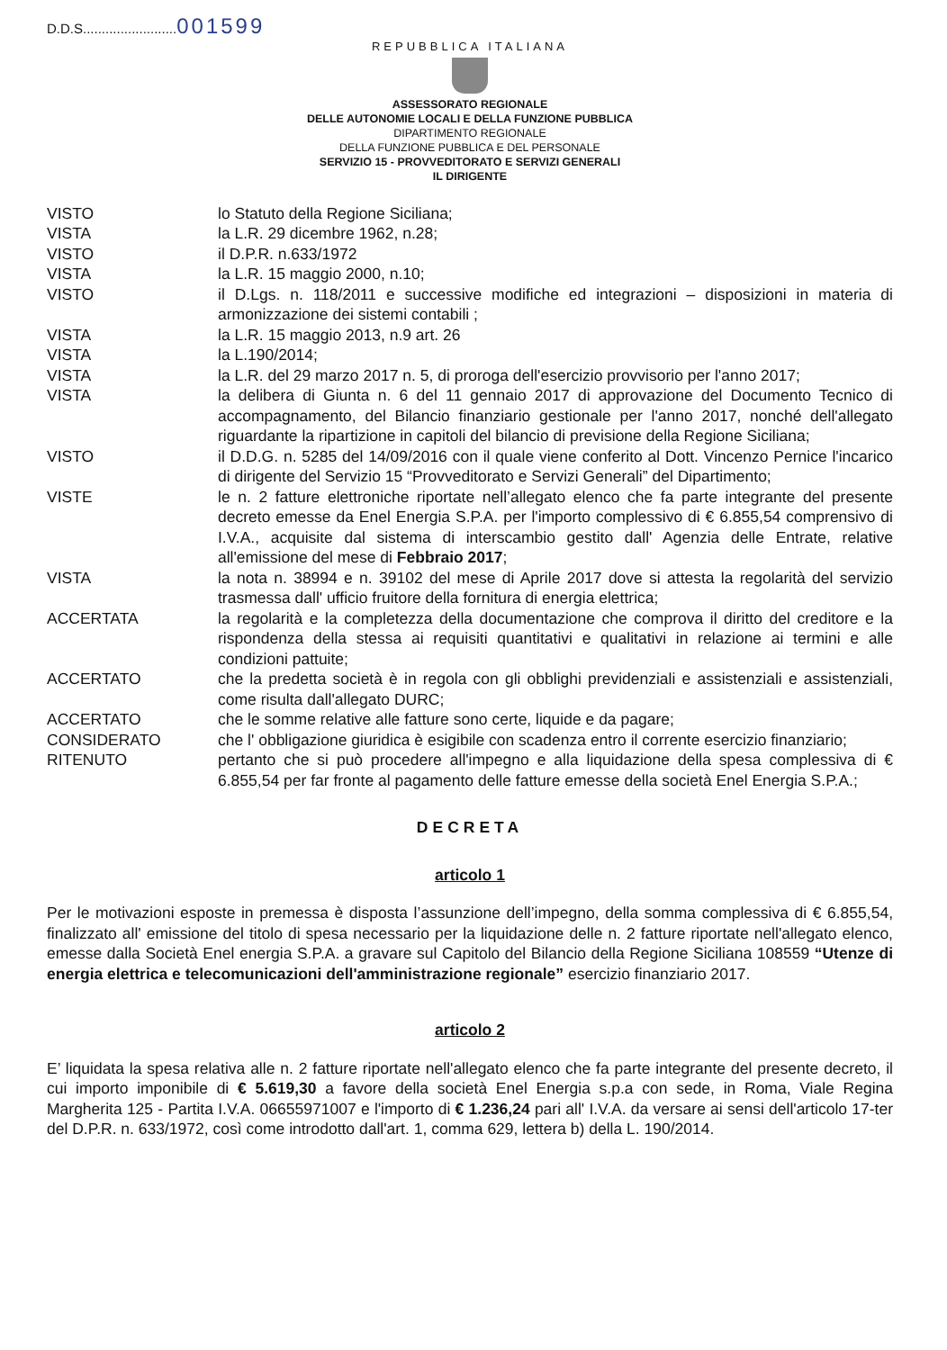D.D.S.........................001599
REPUBBLICA ITALIANA
ASSESSORATO REGIONALE
DELLE AUTONOMIE LOCALI E DELLA FUNZIONE PUBBLICA
DIPARTIMENTO REGIONALE
DELLA FUNZIONE PUBBLICA E DEL PERSONALE
SERVIZIO 15 - PROVVEDITORATO E SERVIZI GENERALI
IL DIRIGENTE
VISTO lo Statuto della Regione Siciliana;
VISTA la L.R. 29 dicembre 1962, n.28;
VISTO il D.P.R. n.633/1972
VISTA la L.R. 15 maggio 2000, n.10;
VISTO il D.Lgs. n. 118/2011 e successive modifiche ed integrazioni – disposizioni in materia di armonizzazione dei sistemi contabili ;
VISTA la L.R. 15 maggio 2013, n.9 art. 26
VISTA la L.190/2014;
VISTA la L.R. del 29 marzo 2017 n. 5, di proroga dell'esercizio provvisorio per l'anno 2017;
VISTA la delibera di Giunta n. 6 del 11 gennaio 2017 di approvazione del Documento Tecnico di accompagnamento, del Bilancio finanziario gestionale per l'anno 2017, nonché dell'allegato riguardante la ripartizione in capitoli del bilancio di previsione della Regione Siciliana;
VISTO il D.D.G. n. 5285 del 14/09/2016 con il quale viene conferito al Dott. Vincenzo Pernice l'incarico di dirigente del Servizio 15 “Provveditorato e Servizi Generali” del Dipartimento;
VISTE le n. 2 fatture elettroniche riportate nell’allegato elenco che fa parte integrante del presente decreto emesse da Enel Energia S.P.A. per l'importo complessivo di € 6.855,54 comprensivo di I.V.A., acquisite dal sistema di interscambio gestito dall' Agenzia delle Entrate, relative all'emissione del mese di Febbraio 2017;
VISTA la nota n. 38994 e n. 39102 del mese di Aprile 2017 dove si attesta la regolarità del servizio trasmessa dall' ufficio fruitore della fornitura di energia elettrica;
ACCERTATA la regolarità e la completezza della documentazione che comprova il diritto del creditore e la rispondenza della stessa ai requisiti quantitativi e qualitativi in relazione ai termini e alle condizioni pattuite;
ACCERTATO che la predetta società è in regola con gli obblighi previdenziali e assistenziali e assistenziali, come risulta dall'allegato DURC;
ACCERTATO che le somme relative alle fatture sono certe, liquide e da pagare;
CONSIDERATO che l' obbligazione giuridica è esigibile con scadenza entro il corrente esercizio finanziario;
RITENUTO pertanto che si può procedere all'impegno e alla liquidazione della spesa complessiva di € 6.855,54 per far fronte al pagamento delle fatture emesse della società Enel Energia S.P.A.;
DECRETA
articolo 1
Per le motivazioni esposte in premessa è disposta l’assunzione dell’impegno, della somma complessiva di € 6.855,54, finalizzato all' emissione del titolo di spesa necessario per la liquidazione delle n. 2 fatture riportate nell'allegato elenco, emesse dalla Società Enel energia S.P.A. a gravare sul Capitolo del Bilancio della Regione Siciliana 108559 “Utenze di energia elettrica e telecomunicazioni dell'amministrazione regionale” esercizio finanziario 2017.
articolo 2
E’ liquidata la spesa relativa alle n. 2 fatture riportate nell'allegato elenco che fa parte integrante del presente decreto, il cui importo imponibile di € 5.619,30 a favore della società Enel Energia s.p.a con sede, in Roma, Viale Regina Margherita 125 - Partita I.V.A. 06655971007 e l'importo di € 1.236,24 pari all' I.V.A. da versare ai sensi dell'articolo 17-ter del D.P.R. n. 633/1972, così come introdotto dall'art. 1, comma 629, lettera b) della L. 190/2014.